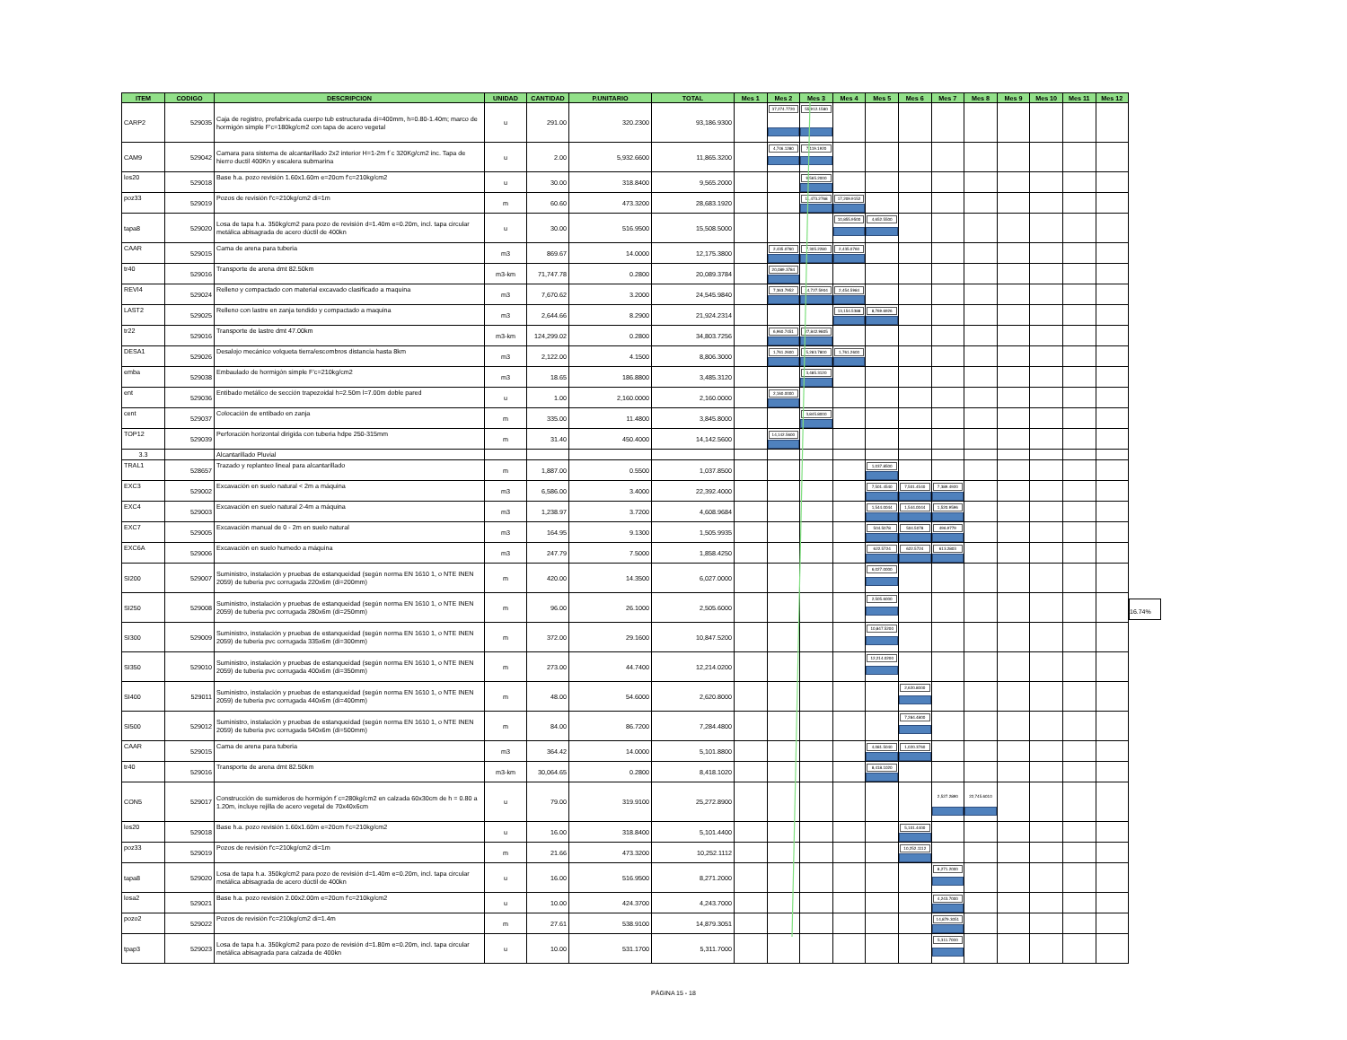| ITEM | CODIGO | DESCRIPCION | UNIDAD | CANTIDAD | P.UNITARIO | TOTAL | Mes 1 | Mes 2 | Mes 3 | Mes 4 | Mes 5 | Mes 6 | Mes 7 | Mes 8 | Mes 9 | Mes 10 | Mes 11 | Mes 12 |
| --- | --- | --- | --- | --- | --- | --- | --- | --- | --- | --- | --- | --- | --- | --- | --- | --- | --- | --- |
| CARP2 | 529035 | Caja de registro, prefabricada cuerpo tub estructurada di=400mm, h=0.80-1.40m; marco de hormigón simple F'c=180kg/cm2 con tapa de acero vegetal | u | 291.00 | 320.2300 | 93,186.9300 | | 37,274.7720 | 55,912.1580 | | | | | | | | | |
| CAM9 | 529042 | Camara para sistema de alcantarillado 2x2 interior H=1-2m f´c 320Kg/cm2 inc. Tapa de hierro ductil 400Kn y escalera submarina | u | 2.00 | 5,932.6600 | 11,865.3200 | | 4,746.1280 | 7,119.1920 | | | | | | | | | |
| los20 | 529018 | Base h.a. pozo revisión 1.60x1.60m e=20cm f'c=210kg/cm2 | u | 30.00 | 318.8400 | 9,565.2000 | | | 9,565.2000 | | | | | | | | | |
| poz33 | 529019 | Pozos de revisión f'c=210kg/cm2 di=1m | m | 60.60 | 473.3200 | 28,683.1920 | | | 11,473.2768 | 17,209.9152 | | | | | | | | |
| tapa8 | 529020 | Losa de tapa h.a. 350kg/cm2 para pozo de revisión d=1.40m e=0.20m, incl. tapa circular metálica abisagrada de acero dúctil de 400kn | u | 30.00 | 516.9500 | 15,508.5000 | | | | 10,855.9500 | 4,652.5500 | | | | | | | |
| CAAR | 529015 | Cama de arena para tuberia | m3 | 869.67 | 14.0000 | 12,175.3800 | | 2,435.0760 | 7,305.2280 | 2,435.0760 | | | | | | | | |
| tr40 | 529016 | Transporte de arena dmt 82.50km | m3-km | 71,747.78 | 0.2800 | 20,089.3784 | | 20,089.3784 | | | | | | | | | | |
| REVI4 | 529024 | Relleno y compactado con material excavado clasificado a maquina | m3 | 7,670.62 | 3.2000 | 24,545.9840 | | 7,363.7952 | 14,727.5904 | 2,454.5984 | | | | | | | | |
| LAST2 | 529025 | Relleno con lastre en zanja tendido y compactado a maquina | m3 | 2,644.66 | 8.2900 | 21,924.2314 | | | | 13,154.5388 | 8,769.6926 | | | | | | | |
| tr22 | 529016 | Transporte de lastre dmt 47.00km | m3-km | 124,299.02 | 0.2800 | 34,803.7256 | | 6,960.7451 | 27,842.9805 | | | | | | | | | |
| DESA1 | 529026 | Desalojo mecánico volqueta tierra/escombros distancia hasta 8km | m3 | 2,122.00 | 4.1500 | 8,806.3000 | | 1,761.2600 | 5,283.7800 | 1,761.2600 | | | | | | | | |
| emba | 529038 | Embaulado de hormigón simple F'c=210kg/cm2 | m3 | 18.65 | 186.8800 | 3,485.3120 | | | 3,485.3120 | | | | | | | | | |
| ent | 529036 | Entibado metálico de sección trapezoidal h=2.50m l=7.00m doble pared | u | 1.00 | 2,160.0000 | 2,160.0000 | | 2,160.0000 | | | | | | | | | | |
| cent | 529037 | Colocación de entibado en zanja | m | 335.00 | 11.4800 | 3,845.8000 | | | 3,845.8000 | | | | | | | | | |
| TOP12 | 529039 | Perforación horizontal dirigida con tuberia hdpe 250-315mm | m | 31.40 | 450.4000 | 14,142.5600 | | 14,142.5600 | | | | | | | | | | |
| 3.3 | | Alcantarillado Pluvial | | | | | | | | | | | | | | | | |
| TRAL1 | 528657 | Trazado y replanteo lineal para alcantarillado | m | 1,887.00 | 0.5500 | 1,037.8500 | | | | | 1,037.8500 | | | | | | | |
| EXC3 | 529002 | Excavación en suelo natural < 2m a máquina | m3 | 6,586.00 | 3.4000 | 22,392.4000 | | | | | 7,501.4540 | 7,501.4540 | 7,389.4920 | | | | | |
| EXC4 | 529003 | Excavación en suelo natural 2-4m a máquina | m3 | 1,238.97 | 3.7200 | 4,608.9684 | | | | | 1,544.0044 | 1,544.0044 | 1,520.9596 | | | | | |
| EXC7 | 529005 | Excavación manual de 0 - 2m en suelo natural | m3 | 164.95 | 9.1300 | 1,505.9935 | | | | | 504.5078 | 504.5078 | 496.9779 | | | | | |
| EXC6A | 529006 | Excavación en suelo humedo a máquina | m3 | 247.79 | 7.5000 | 1,858.4250 | | | | | 622.5724 | 622.5724 | 613.2803 | | | | | |
| SI200 | 529007 | Suministro, instalación y pruebas de estanqueidad (según norma EN 1610 1, o NTE INEN 2059) de tuberia pvc corrugada 220x6m (di=200mm) | m | 420.00 | 14.3500 | 6,027.0000 | | | | | 6,027.0000 | | | | | | | |
| SI250 | 529008 | Suministro, instalación y pruebas de estanqueidad (según norma EN 1610 1, o NTE INEN 2059) de tuberia pvc corrugada 280x6m (di=250mm) | m | 96.00 | 26.1000 | 2,505.6000 | | | | | 2,505.6000 | | | | | | | |
| SI300 | 529009 | Suministro, instalación y pruebas de estanqueidad (según norma EN 1610 1, o NTE INEN 2059) de tuberia pvc corrugada 335x6m (di=300mm) | m | 372.00 | 29.1600 | 10,847.5200 | | | | | 10,847.5200 | | | | | | | |
| SI350 | 529010 | Suministro, instalación y pruebas de estanqueidad (según norma EN 1610 1, o NTE INEN 2059) de tuberia pvc corrugada 400x6m (di=350mm) | m | 273.00 | 44.7400 | 12,214.0200 | | | | | 12,214.0200 | | | | | | | |
| SI400 | 529011 | Suministro, instalación y pruebas de estanqueidad (según norma EN 1610 1, o NTE INEN 2059) de tuberia pvc corrugada 440x6m (di=400mm) | m | 48.00 | 54.6000 | 2,620.8000 | | | | | | 2,620.8000 | | | | | | |
| SI500 | 529012 | Suministro, instalación y pruebas de estanqueidad (según norma EN 1610 1, o NTE INEN 2059) de tuberia pvc corrugada 540x6m (di=500mm) | m | 84.00 | 86.7200 | 7,284.4800 | | | | | | 7,284.4800 | | | | | | |
| CAAR | 529015 | Cama de arena para tuberia | m3 | 364.42 | 14.0000 | 5,101.8800 | | | | | 4,081.5040 | 1,020.3760 | | | | | | |
| tr40 | 529016 | Transporte de arena dmt 82.50km | m3-km | 30,064.65 | 0.2800 | 8,418.1020 | | | | | 8,418.1020 | | | | | | | |
| CON5 | 529017 | Construcción de sumideros de hormigón f´c=280kg/cm2 en calzada 60x30cm de h = 0.80 a 1.20m, incluye rejilla de acero vegetal de 70x40x6cm | u | 79.00 | 319.9100 | 25,272.8900 | | | | | | | 2,527.2890 | 22,745.6010 | | | | |
| los20 | 529018 | Base h.a. pozo revisión 1.60x1.60m e=20cm f'c=210kg/cm2 | u | 16.00 | 318.8400 | 5,101.4400 | | | | | | 5,101.4400 | | | | | | |
| poz33 | 529019 | Pozos de revisión f'c=210kg/cm2 di=1m | m | 21.66 | 473.3200 | 10,252.1112 | | | | | | 10,252.1112 | | | | | | |
| tapa8 | 529020 | Losa de tapa h.a. 350kg/cm2 para pozo de revisión d=1.40m e=0.20m, incl. tapa circular metálica abisagrada de acero dúctil de 400kn | u | 16.00 | 516.9500 | 8,271.2000 | | | | | | | 8,271.2000 | | | | | |
| losa2 | 529021 | Base h.a. pozo revisión 2.00x2.00m e=20cm f'c=210kg/cm2 | u | 10.00 | 424.3700 | 4,243.7000 | | | | | | | 4,243.7000 | | | | | |
| pozo2 | 529022 | Pozos de revisión f'c=210kg/cm2 di=1.4m | m | 27.61 | 538.9100 | 14,879.3051 | | | | | | | 14,879.3051 | | | | | |
| tpap3 | 529023 | Losa de tapa h.a. 350kg/cm2 para pozo de revisión d=1.80m e=0.20m, incl. tapa circular metálica abisagrada para calzada de 400kn | u | 10.00 | 531.1700 | 5,311.7000 | | | | | | | 5,311.7000 | | | | | |
16.74%
PÁGINA 15 - 18